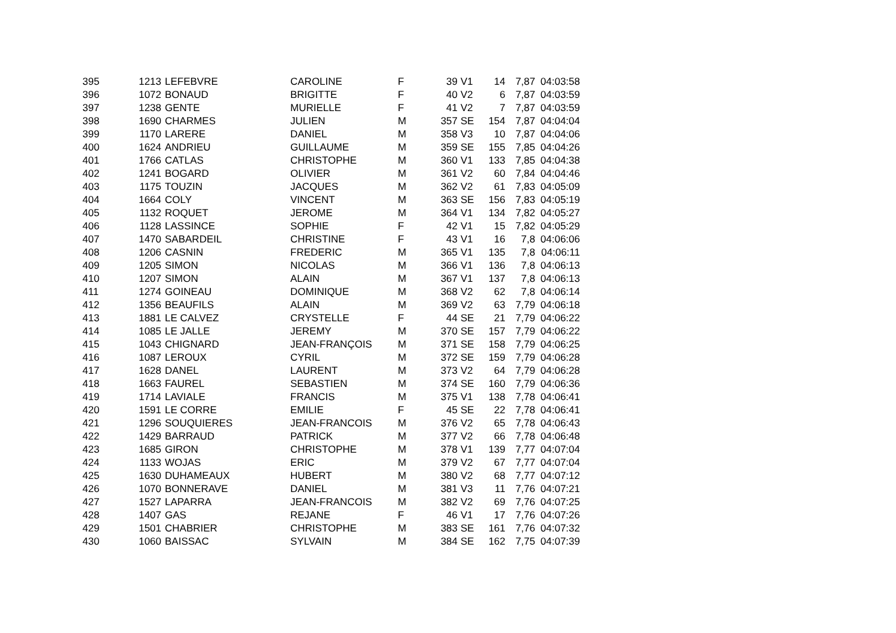| 395 | 1213 | LEFEBVRE | CAROLINE | F | 39 | V1 | 14 | 7,87 | 04:03:58 |
| 396 | 1072 | BONAUD | BRIGITTE | F | 40 | V2 | 6 | 7,87 | 04:03:59 |
| 397 | 1238 | GENTE | MURIELLE | F | 41 | V2 | 7 | 7,87 | 04:03:59 |
| 398 | 1690 | CHARMES | JULIEN | M | 357 | SE | 154 | 7,87 | 04:04:04 |
| 399 | 1170 | LARERE | DANIEL | M | 358 | V3 | 10 | 7,87 | 04:04:06 |
| 400 | 1624 | ANDRIEU | GUILLAUME | M | 359 | SE | 155 | 7,85 | 04:04:26 |
| 401 | 1766 | CATLAS | CHRISTOPHE | M | 360 | V1 | 133 | 7,85 | 04:04:38 |
| 402 | 1241 | BOGARD | OLIVIER | M | 361 | V2 | 60 | 7,84 | 04:04:46 |
| 403 | 1175 | TOUZIN | JACQUES | M | 362 | V2 | 61 | 7,83 | 04:05:09 |
| 404 | 1664 | COLY | VINCENT | M | 363 | SE | 156 | 7,83 | 04:05:19 |
| 405 | 1132 | ROQUET | JEROME | M | 364 | V1 | 134 | 7,82 | 04:05:27 |
| 406 | 1128 | LASSINCE | SOPHIE | F | 42 | V1 | 15 | 7,82 | 04:05:29 |
| 407 | 1470 | SABARDEIL | CHRISTINE | F | 43 | V1 | 16 | 7,8 | 04:06:06 |
| 408 | 1206 | CASNIN | FREDERIC | M | 365 | V1 | 135 | 7,8 | 04:06:11 |
| 409 | 1205 | SIMON | NICOLAS | M | 366 | V1 | 136 | 7,8 | 04:06:13 |
| 410 | 1207 | SIMON | ALAIN | M | 367 | V1 | 137 | 7,8 | 04:06:13 |
| 411 | 1274 | GOINEAU | DOMINIQUE | M | 368 | V2 | 62 | 7,8 | 04:06:14 |
| 412 | 1356 | BEAUFILS | ALAIN | M | 369 | V2 | 63 | 7,79 | 04:06:18 |
| 413 | 1881 | LE CALVEZ | CRYSTELLE | F | 44 | SE | 21 | 7,79 | 04:06:22 |
| 414 | 1085 | LE JALLE | JEREMY | M | 370 | SE | 157 | 7,79 | 04:06:22 |
| 415 | 1043 | CHIGNARD | JEAN-FRANÇOIS | M | 371 | SE | 158 | 7,79 | 04:06:25 |
| 416 | 1087 | LEROUX | CYRIL | M | 372 | SE | 159 | 7,79 | 04:06:28 |
| 417 | 1628 | DANEL | LAURENT | M | 373 | V2 | 64 | 7,79 | 04:06:28 |
| 418 | 1663 | FAUREL | SEBASTIEN | M | 374 | SE | 160 | 7,79 | 04:06:36 |
| 419 | 1714 | LAVIALE | FRANCIS | M | 375 | V1 | 138 | 7,78 | 04:06:41 |
| 420 | 1591 | LE CORRE | EMILIE | F | 45 | SE | 22 | 7,78 | 04:06:41 |
| 421 | 1296 | SOUQUIERES | JEAN-FRANCOIS | M | 376 | V2 | 65 | 7,78 | 04:06:43 |
| 422 | 1429 | BARRAUD | PATRICK | M | 377 | V2 | 66 | 7,78 | 04:06:48 |
| 423 | 1685 | GIRON | CHRISTOPHE | M | 378 | V1 | 139 | 7,77 | 04:07:04 |
| 424 | 1133 | WOJAS | ERIC | M | 379 | V2 | 67 | 7,77 | 04:07:04 |
| 425 | 1630 | DUHAMEAUX | HUBERT | M | 380 | V2 | 68 | 7,77 | 04:07:12 |
| 426 | 1070 | BONNERAVE | DANIEL | M | 381 | V3 | 11 | 7,76 | 04:07:21 |
| 427 | 1527 | LAPARRA | JEAN-FRANCOIS | M | 382 | V2 | 69 | 7,76 | 04:07:25 |
| 428 | 1407 | GAS | REJANE | F | 46 | V1 | 17 | 7,76 | 04:07:26 |
| 429 | 1501 | CHABRIER | CHRISTOPHE | M | 383 | SE | 161 | 7,76 | 04:07:32 |
| 430 | 1060 | BAISSAC | SYLVAIN | M | 384 | SE | 162 | 7,75 | 04:07:39 |